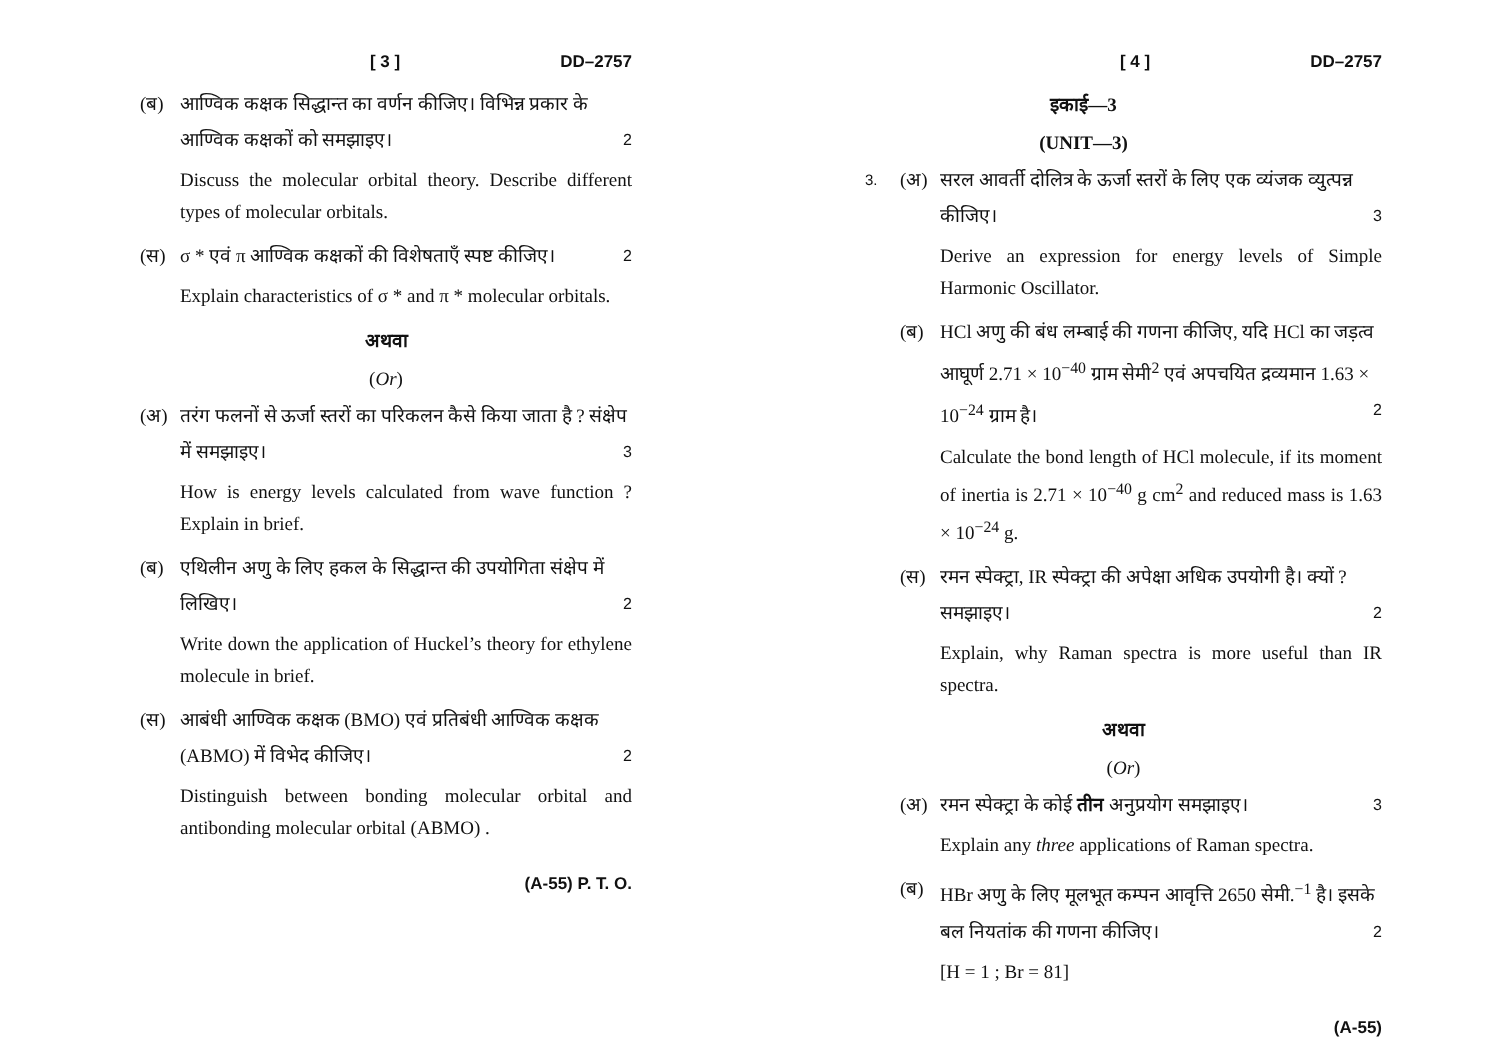[ 3 ] DD–2757
(ब) आण्विक कक्षक सिद्धान्त का वर्णन कीजिए। विभिन्न प्रकार के आण्विक कक्षकों को समझाइए। 2
Discuss the molecular orbital theory. Describe different types of molecular orbitals.
(स) σ * एवं π आण्विक कक्षकों की विशेषताएँ स्पष्ट कीजिए। 2
Explain characteristics of σ * and π * molecular orbitals.
अथवा
(Or)
(अ) तरंग फलनों से ऊर्जा स्तरों का परिकलन कैसे किया जाता है ? संक्षेप में समझाइए। 3
How is energy levels calculated from wave function ? Explain in brief.
(ब) एथिलीन अणु के लिए हकल के सिद्धान्त की उपयोगिता संक्षेप में लिखिए। 2
Write down the application of Huckel’s theory for ethylene molecule in brief.
(स) आबंधी आण्विक कक्षक (BMO) एवं प्रतिबंधी आण्विक कक्षक (ABMO) में विभेद कीजिए। 2
Distinguish between bonding molecular orbital and antibonding molecular orbital (ABMO) .
(A-55) P. T. O.
[ 4 ] DD–2757
इकाई—3
(UNIT—3)
3.
(अ) सरल आवर्ती दोलित्र के ऊर्जा स्तरों के लिए एक व्यंजक व्युत्पन्न कीजिए। 3
Derive an expression for energy levels of Simple Harmonic Oscillator.
(ब) HCl अणु की बंध लम्बाई की गणना कीजिए, यदि HCl का जड़त्व आघूर्ण 2.71 × 10<sup>−40</sup> ग्राम सेमी<sup>2</sup> एवं अपचयित द्रव्यमान 1.63 × 10<sup>−24</sup> ग्राम है। 2
Calculate the bond length of HCl molecule, if its moment of inertia is 2.71 × 10<sup>−40</sup> g cm<sup>2</sup> and reduced mass is 1.63 × 10<sup>−24</sup> g.
(स) रमन स्पेक्ट्रा, IR स्पेक्ट्रा की अपेक्षा अधिक उपयोगी है। क्यों ? समझाइए। 2
Explain, why Raman spectra is more useful than IR spectra.
अथवा
(Or)
(अ) रमन स्पेक्ट्रा के कोई तीन अनुप्रयोग समझाइए। 3
Explain any three applications of Raman spectra.
(ब) HBr अणु के लिए मूलभूत कम्पन आवृत्ति 2650 सेमी.<sup>−1</sup> है। इसके बल नियतांक की गणना कीजिए। 2
[H = 1 ; Br = 81]
(A-55)